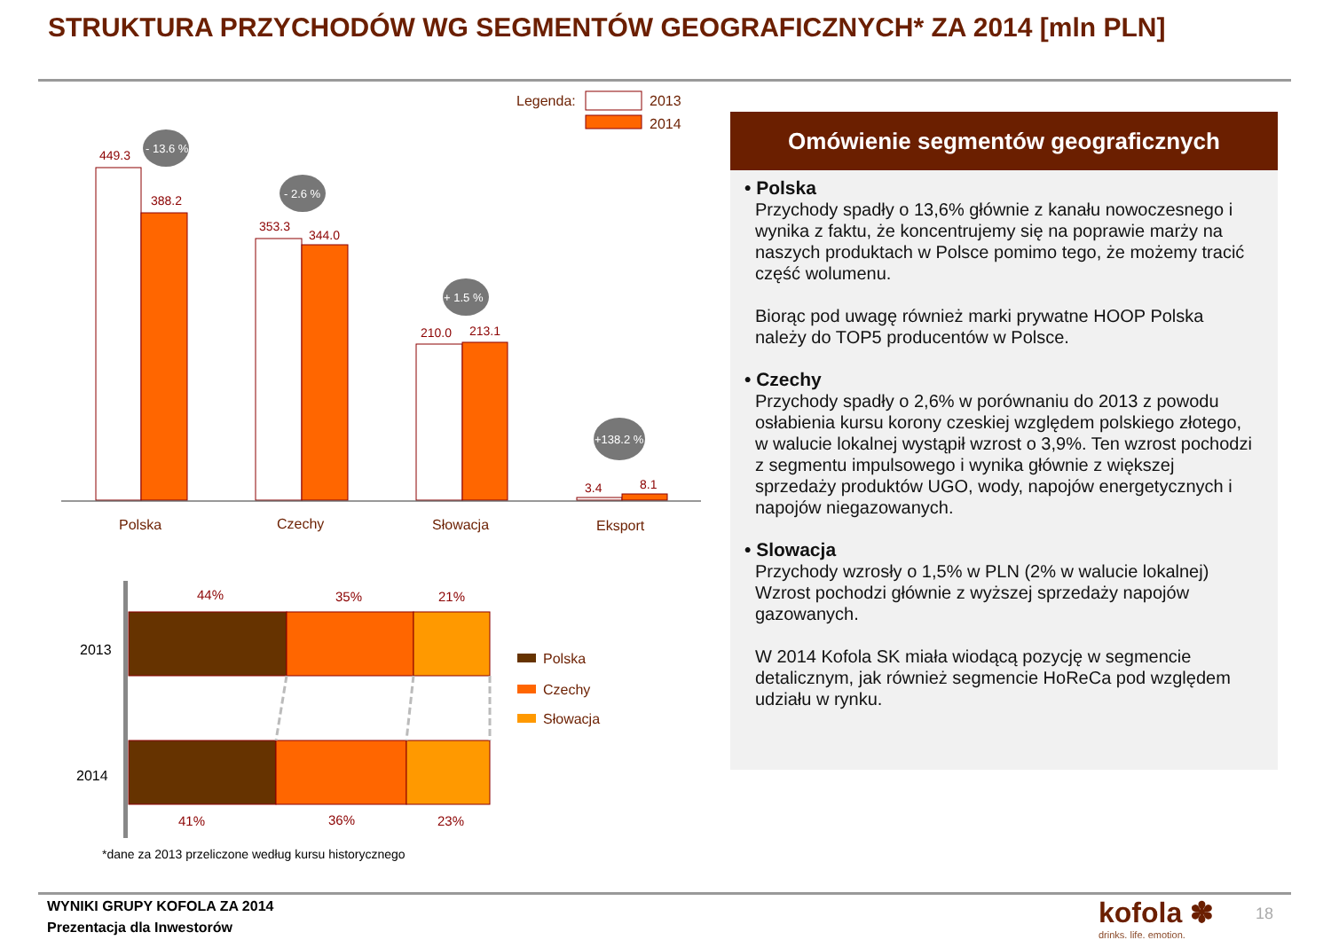STRUKTURA PRZYCHODÓW WG SEGMENTÓW GEOGRAFICZNYCH* ZA 2014 [mln PLN]
Legenda:
2013
2014
449.3
388.2
353.3
344.0
210.0
213.1
3.4
8.1
- 13.6 %
- 2.6 %
+ 1.5 %
+138.2 %
Polska
Czechy
Słowacja
Eksport
44%
35%
21%
41%
36%
23%
2013
2014
Polska
Czechy
Słowacja
*dane za 2013 przeliczone według kursu historycznego
Omówienie segmentów geograficznych
• Polska
Przychody spadły o 13,6% głównie z kanału nowoczesnego i wynika z faktu, że koncentrujemy się na poprawie marży na naszych produktach w Polsce pomimo tego, że możemy tracić część wolumenu.
Biorąc pod uwagę również marki prywatne HOOP Polska należy do TOP5 producentów w Polsce.
• Czechy
Przychody spadły o 2,6% w porównaniu do 2013 z powodu osłabienia kursu korony czeskiej względem polskiego złotego, w walucie lokalnej wystąpił wzrost o 3,9%. Ten wzrost pochodzi z segmentu impulsowego i wynika głównie z większej sprzedaży produktów UGO, wody, napojów energetycznych i napojów niegazowanych.
• Slowacja
Przychody wzrosły o 1,5% w PLN (2% w walucie lokalnej) Wzrost pochodzi głównie z wyższej sprzedaży napojów gazowanych.
W 2014 Kofola SK miała wiodącą pozycję w segmencie detalicznym, jak również segmencie HoReCa pod względem udziału w rynku.
WYNIKI GRUPY KOFOLA ZA 2014
Prezentacja dla Inwestorów
kofola ✽
drinks. life. emotion.
18